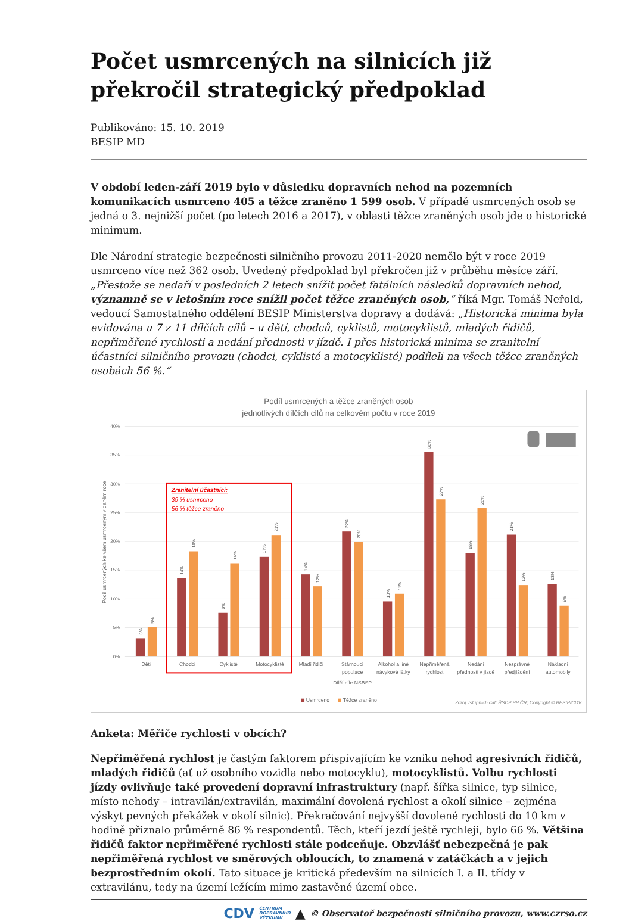Počet usmrcených na silnicích již překročil strategický předpoklad
Publikováno: 15. 10. 2019
BESIP MD
V období leden-září 2019 bylo v důsledku dopravních nehod na pozemních komunikacích usmrceno 405 a těžce zraněno 1 599 osob. V případě usmrcených osob se jedná o 3. nejnižší počet (po letech 2016 a 2017), v oblasti těžce zraněných osob jde o historické minimum.
Dle Národní strategie bezpečnosti silničního provozu 2011-2020 nemělo být v roce 2019 usmrceno více než 362 osob. Uvedený předpoklad byl překročen již v průběhu měsíce září. „Přestože se nedaří v posledních 2 letech snížit počet fatálních následků dopravních nehod, významně se v letošním roce snížil počet těžce zraněných osob,“ říká Mgr. Tomáš Neřold, vedoucí Samostatného oddělení BESIP Ministerstva dopravy a dodává: „Historická minima byla evidována u 7 z 11 dílčích cílů – u dětí, chodců, cyklistů, motocyklistů, mladých řidičů, nepřiměřené rychlosti a nedání přednosti v jízdě. I přes historická minima se zranitelní účastníci silničního provozu (chodci, cyklisté a motocyklisté) podíleli na všech těžce zraněných osobách 56 %.“
Podíl usmrcených a těžce zraněných osob
jednotlivých dílčích cílů na celkovém počtu v roce 2019
40%
35%
30%
25%
20%
15%
10%
5%
0%
Podíl usmrcených ke všem usmrceným v daném roce
3%
5%
14%
18%
8%
16%
17%
21%
14%
12%
22%
20%
10%
11%
36%
27%
18%
26%
21%
12%
13%
9%
Zranitelní účastníci:
39 % usmrceno
56 % těžce zraněno
Děti
Chodci
Cyklisté
Motocyklisté
Mladí řidiči
Stárnoucí
populace
Alkohol a jiné
návykové látky
Nepřiměřená
rychlost
Nedání
přednosti v jízdě
Nesprávné
předjíždění
Nákladní
automobily
Dílčí cíle NSBSP
Usmrceno
Těžce zraněno
Zdroj vstupních dat: ŘSDP PP ČR; Copyright © BESIP/CDV
Anketa: Měřiče rychlosti v obcích?
Nepřiměřená rychlost je častým faktorem přispívajícím ke vzniku nehod agresivních řidičů, mladých řidičů (ať už osobního vozidla nebo motocyklu), motocyklistů. Volbu rychlosti jízdy ovlivňuje také provedení dopravní infrastruktury (např. šířka silnice, typ silnice, místo nehody – intravilán/extravilán, maximální dovolená rychlost a okolí silnice – zejména výskyt pevných překážek v okolí silnic). Překračování nejvyšší dovolené rychlosti do 10 km v hodině přiznalo průměrně 86 % respondentů. Těch, kteří jezdí ještě rychleji, bylo 66 %. Většina řidičů faktor nepřiměřené rychlosti stále podceňuje. Obzvlášť nebezpečná je pak nepřiměřená rychlost ve směrových obloucích, to znamená v zatáčkách a v jejich bezprostředním okolí. Tato situace je kritická především na silnicích I. a II. třídy v extravilánu, tedy na území ležícím mimo zastavěné území obce.
CDV CENTRUM
DOPRAVNÍHO
VÝZKUMU ▲ © Observatoř bezpečnosti silničního provozu, www.czrso.cz